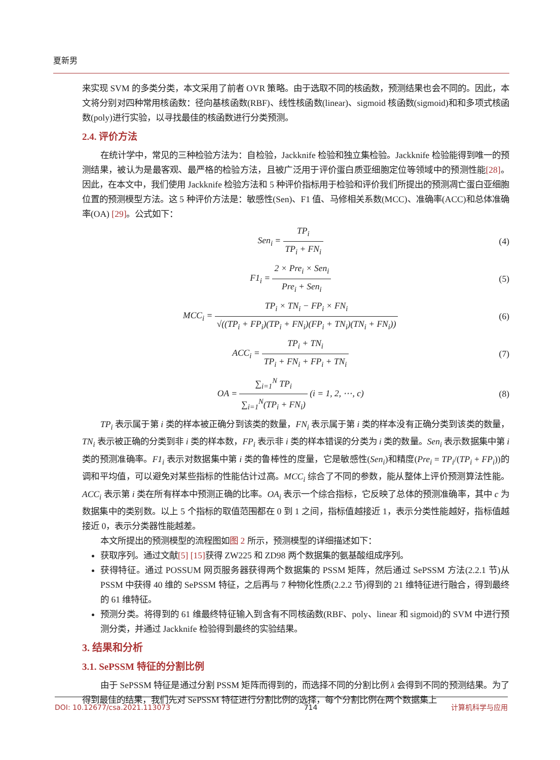夏新男
来实现 SVM 的多类分类，本文采用了前者 OVR 策略。由于选取不同的核函数，预测结果也会不同的。因此，本文将分别对四种常用核函数：径向基核函数(RBF)、线性核函数(linear)、sigmoid 核函数(sigmoid)和和多项式核函数(poly)进行实验，以寻找最佳的核函数进行分类预测。
2.4. 评价方法
在统计学中，常见的三种检验方法为：自检验，Jackknife 检验和独立集检验。Jackknife 检验能得到唯一的预测结果，被认为是最客观、最严格的检验方法，且被广泛用于评价蛋白质亚细胞定位等领域中的预测性能[28]。因此，在本文中，我们使用 Jackknife 检验方法和 5 种评价指标用于检验和评价我们所提出的预测凋亡蛋白亚细胞位置的预测模型方法。这 5 种评价方法是：敏感性(Sen)、F1 值、马修相关系数(MCC)、准确率(ACC)和总体准确率(OA) [29]。公式如下：
Sen<sub>i</sub> = TP<sub>i</sub> TP<sub>i</sub> + FN<sub>i</sub> (4)
F1<sub>i</sub> = 2 × Pre<sub>i</sub> × Sen<sub>i</sub> Pre<sub>i</sub> + Sen<sub>i</sub>
(5)
MCC<sub>i</sub> = TP<sub>i</sub> × TN<sub>i</sub> − FP<sub>i</sub> × FN<sub>i</sub> √((TP<sub>i</sub> + FP<sub>i</sub>)(TP<sub>i</sub> + FN<sub>i</sub>)(FP<sub>i</sub> + TN<sub>i</sub>)(TN<sub>i</sub> + FN<sub>i</sub>))
(6)
ACC<sub>i</sub> = TP<sub>i</sub> + TN<sub>i</sub> TP<sub>i</sub> + FN<sub>i</sub> + FP<sub>i</sub> + TN<sub>i</sub>
(7)
OA = ∑<sub>i=1</sub><sup>N</sup> TP<sub>i</sub> ∑<sub>i=1</sub><sup>N</sup>(TP<sub>i</sub> + FN<sub>i</sub>) (i = 1, 2, ⋯, c)
(8)
TP<sub>i</sub> 表示属于第 i 类的样本被正确分到该类的数量，FN<sub>i</sub> 表示属于第 i 类的样本没有正确分类到该类的数量，TN<sub>i</sub> 表示被正确的分类到非 i 类的样本数，FP<sub>i</sub> 表示非 i 类的样本错误的分类为 i 类的数量。Sen<sub>i</sub> 表示数据集中第 i 类的预测准确率。F1<sub>i</sub> 表示对数据集中第 i 类的鲁棒性的度量，它是敏感性(Sen<sub>i</sub>)和精度(Pre<sub>i</sub> = TP<sub>i</sub>/(TP<sub>i</sub> + FP<sub>i</sub>))的调和平均值，可以避免对某些指标的性能估计过高。MCC<sub>i</sub> 综合了不同的参数，能从整体上评价预测算法性能。ACC<sub>i</sub> 表示第 i 类在所有样本中预测正确的比率。OA<sub>i</sub> 表示一个综合指标，它反映了总体的预测准确率，其中 c 为数据集中的类别数。以上 5 个指标的取值范围都在 0 到 1 之间，指标值越接近 1，表示分类性能越好，指标值越接近 0，表示分类器性能越差。
本文所提出的预测模型的流程图如图 2 所示，预测模型的详细描述如下：
获取序列。通过文献[5] [15] 获得 ZW225 和 ZD98 两个数据集的氨基酸组成序列。
获得特征。通过 POSSUM 网页服务器获得两个数据集的 PSSM 矩阵，然后通过 SePSSM 方法(2.2.1 节)从 PSSM 中获得 40 维的 SePSSM 特征，之后再与 7 种物化性质(2.2.2 节)得到的 21 维特征进行融合，得到最终的 61 维特征。
预测分类。将得到的 61 维最终特征输入到含有不同核函数(RBF、poly、linear 和 sigmoid)的 SVM 中进行预测分类，并通过 Jackknife 检验得到最终的实验结果。
3. 结果和分析
3.1. SePSSM 特征的分割比例
由于 SePSSM 特征是通过分割 PSSM 矩阵而得到的，而选择不同的分割比例 λ 会得到不同的预测结果。为了得到最佳的结果，我们先对 SePSSM 特征进行分割比例的选择，每个分割比例在两个数据集上
DOI: 10.12677/csa.2021.113073 714 计算机科学与应用